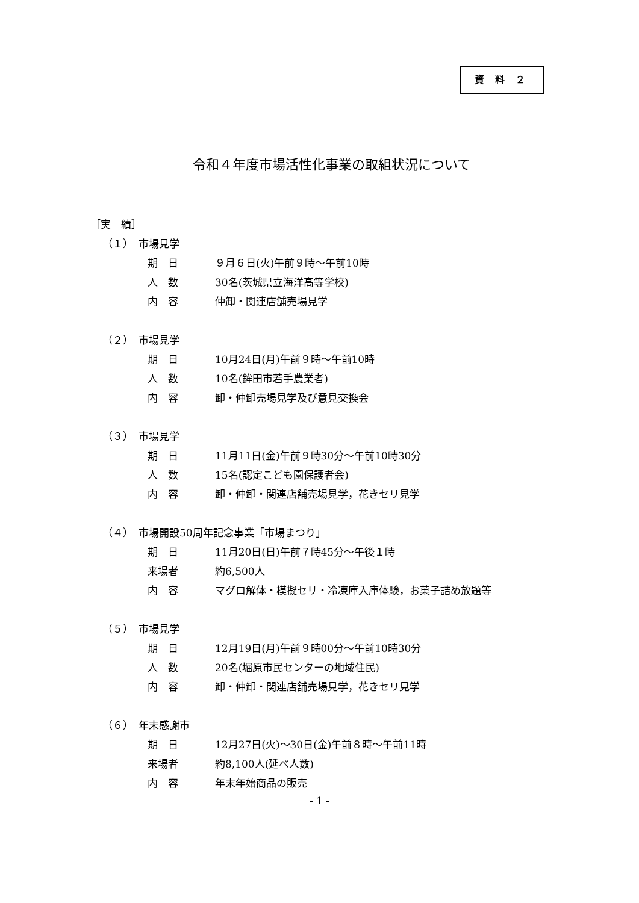資 料 ２
令和４年度市場活性化事業の取組状況について
［実　績］
（１）　市場見学
期　日 ９月６日(火)午前９時～午前10時
人　数 30名(茨城県立海洋高等学校)
内　容 仲卸・関連店舗売場見学
（２）　市場見学
期　日 10月24日(月)午前９時～午前10時
人　数 10名(鉾田市若手農業者)
内　容 卸・仲卸売場見学及び意見交換会
（３）　市場見学
期　日 11月11日(金)午前９時30分～午前10時30分
人　数 15名(認定こども園保護者会)
内　容 卸・仲卸・関連店舗売場見学，花きセリ見学
（４）　市場開設50周年記念事業「市場まつり」
期　日 11月20日(日)午前７時45分～午後１時
来場者 約6,500人
内　容 マグロ解体・模擬セリ・冷凍庫入庫体験，お菓子詰め放題等
（５）　市場見学
期　日 12月19日(月)午前９時00分～午前10時30分
人　数 20名(堀原市民センターの地域住民)
内　容 卸・仲卸・関連店舗売場見学，花きセリ見学
（６）　年末感謝市
期　日 12月27日(火)～30日(金)午前８時～午前11時
来場者 約8,100人(延べ人数)
内　容 年末年始商品の販売
- 1 -